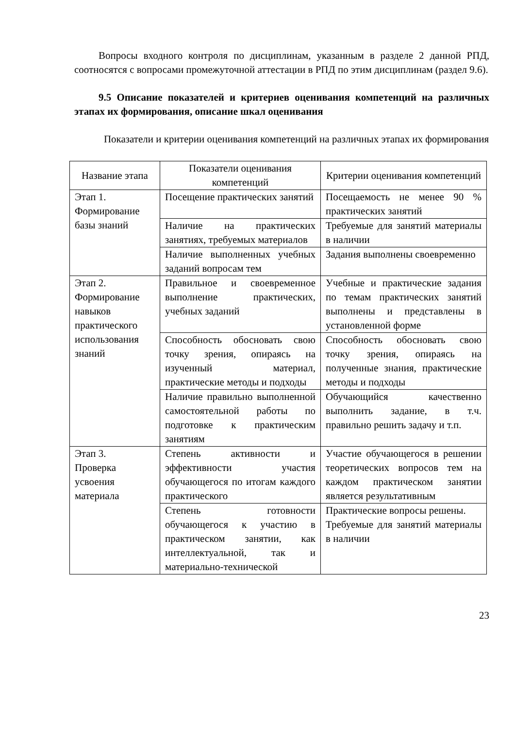Вопросы входного контроля по дисциплинам, указанным в разделе 2 данной РПД, соотносятся с вопросами промежуточной аттестации в РПД по этим дисциплинам (раздел 9.6).
9.5 Описание показателей и критериев оценивания компетенций на различных этапах их формирования, описание шкал оценивания
Показатели и критерии оценивания компетенций на различных этапах их формирования
| Название этапа | Показатели оценивания компетенций | Критерии оценивания компетенций |
| --- | --- | --- |
| Этап 1. Формирование базы знаний | Посещение практических занятий | Посещаемость не менее 90 % практических занятий |
| | Наличие на практических занятиях, требуемых материалов | Требуемые для занятий материалы в наличии |
| | Наличие выполненных учебных заданий вопросам тем | Задания выполнены своевременно |
| Этап 2. Формирование навыков практического использования знаний | Правильное и своевременное выполнение практических, учебных заданий | Учебные и практические задания по темам практических занятий выполнены и представлены в установленной форме |
| | Способность обосновать свою точку зрения, опираясь на изученный материал, практические методы и подходы | Способность обосновать свою точку зрения, опираясь на полученные знания, практические методы и подходы |
| | Наличие правильно выполненной самостоятельной работы по подготовке к практическим занятиям | Обучающийся качественно выполнить задание, в т.ч. правильно решить задачу и т.п. |
| Этап 3. Проверка усвоения материала | Степень активности и эффективности участия обучающегося по итогам каждого практического | Участие обучающегося в решении теоретических вопросов тем на каждом практическом занятии является результативным |
| | Степень готовности обучающегося к участию в практическом занятии, как интеллектуальной, так и материально-технической | Практические вопросы решены. Требуемые для занятий материалы в наличии |
23